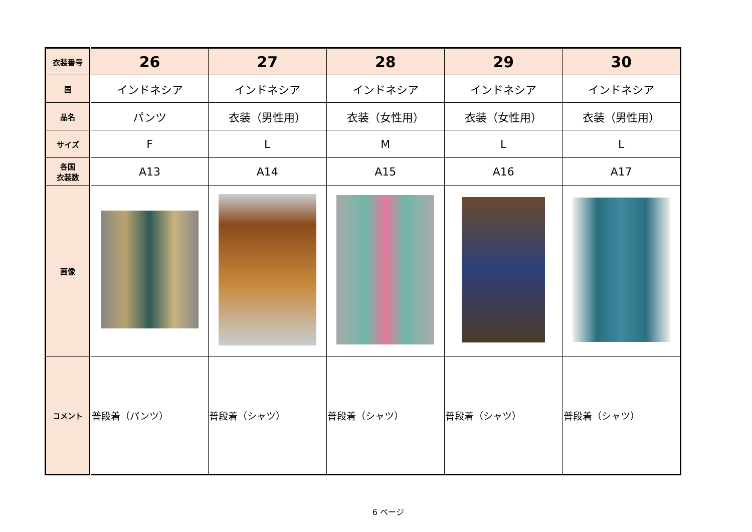| 衣装番号 | 26 | 27 | 28 | 29 | 30 |
| 国 | インドネシア | インドネシア | インドネシア | インドネシア | インドネシア |
| 品名 | パンツ | 衣装（男性用） | 衣装（女性用） | 衣装（女性用） | 衣装（男性用） |
| サイズ | F | L | M | L | L |
| 各国 衣装数 | A13 | A14 | A15 | A16 | A17 |
| 画像 | | | | | |
| コメント | 普段着（パンツ） | 普段着（シャツ） | 普段着（シャツ） | 普段着（シャツ） | 普段着（シャツ） |
6 ページ